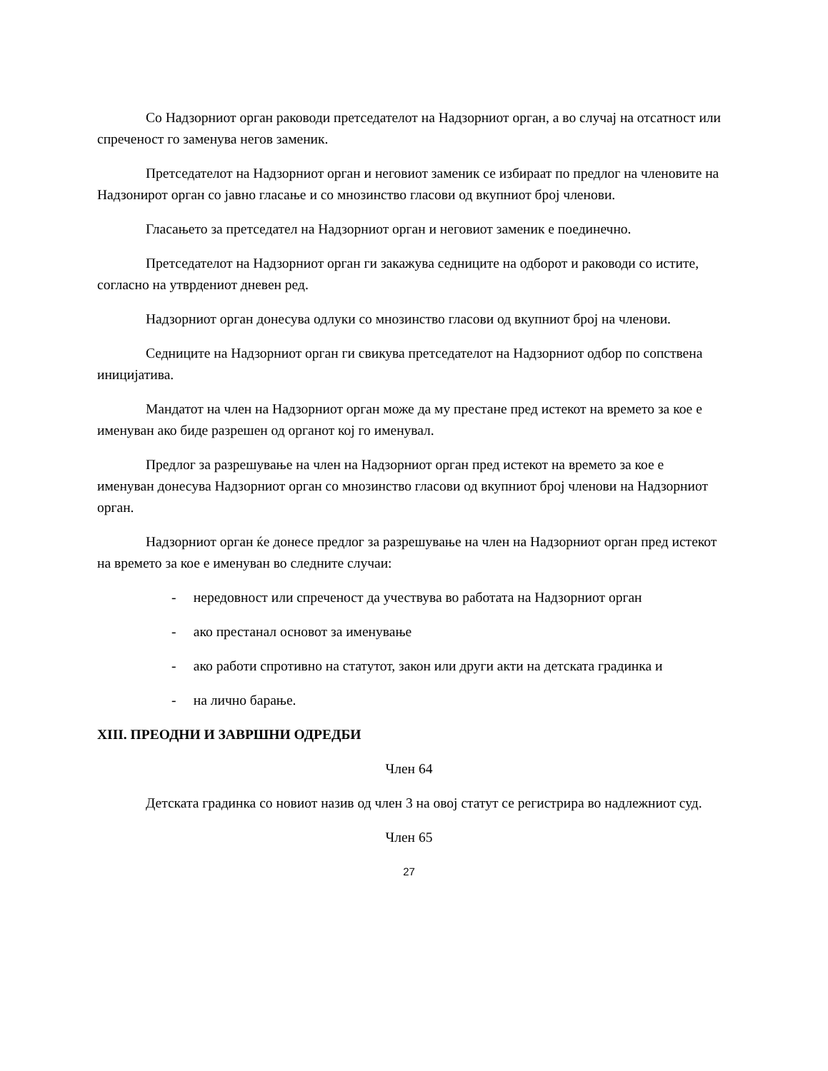Со Надзорниот орган раководи претседателот на Надзорниот орган, а во случај на отсатност или спреченост го заменува негов заменик.
Претседателот на Надзорниот орган и неговиот заменик се избираат по предлог на членовите на Надзонирот орган со јавно гласање и со мнозинство гласови од вкупниот број членови.
Гласањето за претседател на Надзорниот орган и неговиот заменик е поединечно.
Претседателот на Надзорниот орган ги закажува седниците на одборот и раководи со истите, согласно на утврдениот дневен ред.
Надзорниот орган донесува одлуки со мнозинство гласови од вкупниот број на членови.
Седниците на Надзорниот орган ги свикува претседателот на Надзорниот одбор по сопствена иницијатива.
Мандатот на член на Надзорниот орган може да му престане пред истекот на времето за кое е именуван ако биде разрешен од органот кој го именувал.
Предлог за разрешување на член на Надзорниот орган пред истекот на времето за кое е именуван донесува Надзорниот орган со мнозинство гласови од вкупниот број членови на Надзорниот орган.
Надзорниот орган ќе донесе предлог за разрешување на член на Надзорниот орган пред истекот на времето за кое е именуван во следните случаи:
- нередовност или спреченост да учествува во работата на Надзорниот орган
- ако престанал основот за именување
- ако работи спротивно на статутот, закон или други акти на детската градинка и
- на лично барање.
XIII. ПРЕОДНИ И ЗАВРШНИ ОДРЕДБИ
Член 64
Детската градинка со новиот назив од член 3 на овој статут се регистрира во надлежниот суд.
Член 65
27